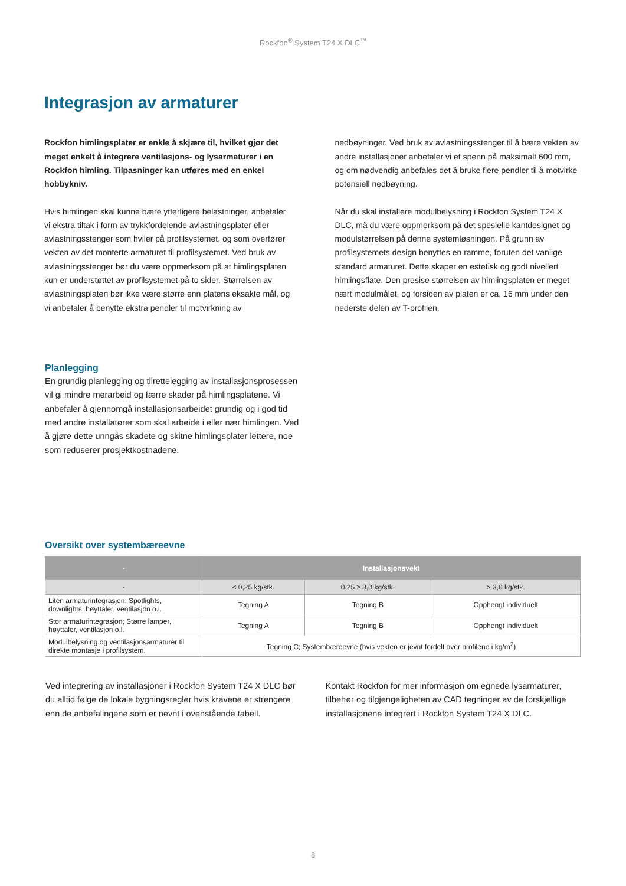Rockfon<sup>®</sup> System T24 X DLC<sup>™</sup>
Integrasjon av armaturer
Rockfon himlingsplater er enkle å skjære til, hvilket gjør det meget enkelt å integrere ventilasjons- og lysarmaturer i en Rockfon himling. Tilpasninger kan utføres med en enkel hobbykniv.
Hvis himlingen skal kunne bære ytterligere belastninger, anbefaler vi ekstra tiltak i form av trykkfordelende avlastningsplater eller avlastningsstenger som hviler på profilsystemet, og som overfører vekten av det monterte armaturet til profilsystemet. Ved bruk av avlastningsstenger bør du være oppmerksom på at himlingsplaten kun er understøttet av profilsystemet på to sider. Størrelsen av avlastningsplaten bør ikke være større enn platens eksakte mål, og vi anbefaler å benytte ekstra pendler til motvirkning av
nedbøyninger. Ved bruk av avlastningsstenger til å bære vekten av andre installasjoner anbefaler vi et spenn på maksimalt 600 mm, og om nødvendig anbefales det å bruke flere pendler til å motvirke potensiell nedbøyning.
Når du skal installere modulbelysning i Rockfon System T24 X DLC, må du være oppmerksom på det spesielle kantdesignet og modulstørrelsen på denne systemløsningen. På grunn av profilsystemets design benyttes en ramme, foruten det vanlige standard armaturet. Dette skaper en estetisk og godt nivellert himlingsflate. Den presise størrelsen av himlingsplaten er meget nært modulmålet, og forsiden av platen er ca. 16 mm under den nederste delen av T-profilen.
Planlegging
En grundig planlegging og tilrettelegging av installasjonsprosessen vil gi mindre merarbeid og færre skader på himlingsplatene. Vi anbefaler å gjennomgå installasjonsarbeidet grundig og i god tid med andre installatører som skal arbeide i eller nær himlingen. Ved å gjøre dette unngås skadete og skitne himlingsplater lettere, noe som reduserer prosjektkostnadene.
Oversikt over systembæreevne
| - | Installasjonsvekt | | |
| --- | --- | --- | --- |
| - | < 0,25 kg/stk. | 0,25 ≥ 3,0 kg/stk. | > 3,0 kg/stk. |
| Liten armaturintegrasjon; Spotlights, downlights, høyttaler, ventilasjon o.l. | Tegning A | Tegning B | Opphengt individuelt |
| Stor armaturintegrasjon; Større lamper, høyttaler, ventilasjon o.l. | Tegning A | Tegning B | Opphengt individuelt |
| Modulbelysning og ventilasjonsarmaturer til direkte montasje i profilsystem. | Tegning C; Systembæreevne (hvis vekten er jevnt fordelt over profilene i kg/m<sup>2</sup>) | | |
Ved integrering av installasjoner i Rockfon System T24 X DLC bør du alltid følge de lokale bygningsregler hvis kravene er strengere enn de anbefalingene som er nevnt i ovenstående tabell.
Kontakt Rockfon for mer informasjon om egnede lysarmaturer, tilbehør og tilgjengeligheten av CAD tegninger av de forskjellige installasjonene integrert i Rockfon System T24 X DLC.
8